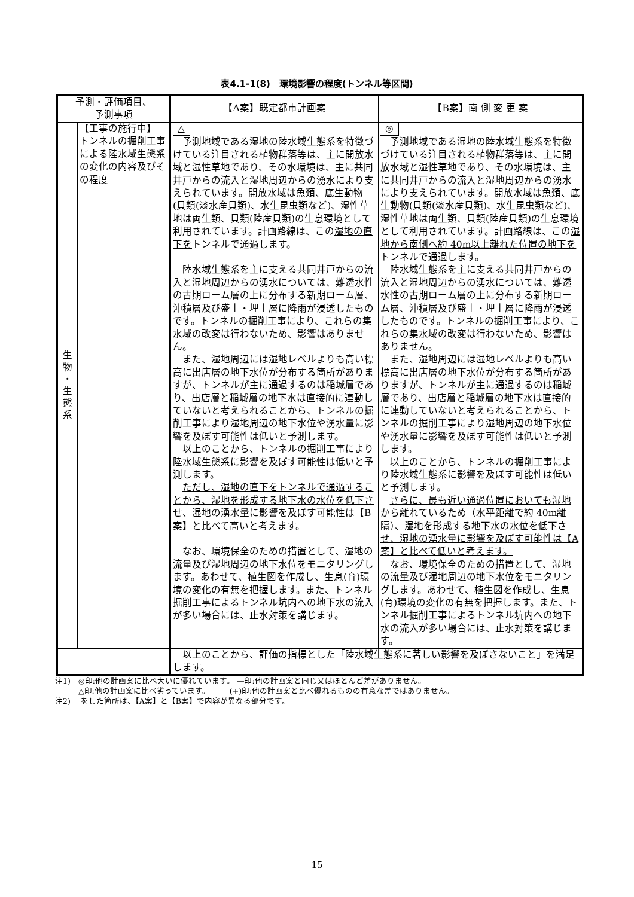表4.1-1(8)　環境影響の程度(トンネル等区間)
| 予測・評価項目、 予測事項 | | 【A案】既定都市計画案 | 【B案】南 側 変 更 案 |
| --- | --- | --- | --- |
| 生 物 ・ 生 態 系 | 【工事の施行中】 トンネルの掘削工事による陸水域生態系の変化の内容及びその程度 | △ 予測地域である湿地の陸水域生態系を特徴づけている注目される植物群落等は、主に開放水域と湿性草地であり、その水環境は、主に共同井戸からの流入と湿地周辺からの湧水により支えられています。開放水域は魚類、底生動物(貝類(淡水産貝類)、水生昆虫類など)、湿性草地は両生類、貝類(陸産貝類)の生息環境として利用されています。計画路線は、この 湿地の直下を トンネルで通過します。 陸水域生態系を主に支える共同井戸からの流入と湿地周辺からの湧水については、難透水性の古期ローム層の上に分布する新期ローム層、沖積層及び盛土・埋土層に降雨が浸透したものです。トンネルの掘削工事により、これらの集水域の改変は行わないため、影響はありません。 また、湿地周辺には湿地レベルよりも高い標高に出店層の地下水位が分布する箇所がありますが、トンネルが主に通過するのは稲城層であり、出店層と稲城層の地下水は直接的に連動していないと考えられることから、トンネルの掘削工事により湿地周辺の地下水位や湧水量に影響を及ぼす可能性は低いと予測します。 以上のことから、トンネルの掘削工事により陸水域生態系に影響を及ぼす可能性は低いと予測します。 ただし、湿地の直下をトンネルで通過することから、湿地を形成する地下水の水位を低下させ、湿地の湧水量に影響を及ぼす可能性は【B案】と比べて高いと考えます。 なお、環境保全のための措置として、湿地の流量及び湿地周辺の地下水位をモニタリングします。あわせて、植生図を作成し、生息(育)環境の変化の有無を把握します。また、トンネル掘削工事によるトンネル坑内への地下水の流入が多い場合には、止水対策を講じます。 | ◎ 予測地域である湿地の陸水域生態系を特徴づけている注目される植物群落等は、主に開放水域と湿性草地であり、その水環境は、主に共同井戸からの流入と湿地周辺からの湧水により支えられています。開放水域は魚類、底生動物(貝類(淡水産貝類)、水生昆虫類など)、湿性草地は両生類、貝類(陸産貝類)の生息環境として利用されています。計画路線は、この 湿地から南側へ約 40m以上離れた位置の地下を トンネルで通過します。 陸水域生態系を主に支える共同井戸からの流入と湿地周辺からの湧水については、難透水性の古期ローム層の上に分布する新期ローム層、沖積層及び盛土・埋土層に降雨が浸透したものです。トンネルの掘削工事により、これらの集水域の改変は行わないため、影響はありません。 また、湿地周辺には湿地レベルよりも高い標高に出店層の地下水位が分布する箇所がありますが、トンネルが主に通過するのは稲城層であり、出店層と稲城層の地下水は直接的に連動していないと考えられることから、トンネルの掘削工事により湿地周辺の地下水位や湧水量に影響を及ぼす可能性は低いと予測します。 以上のことから、トンネルの掘削工事により陸水域生態系に影響を及ぼす可能性は低いと予測します。 さらに、最も近い通過位置においても湿地から離れているため（水平距離で約 40m離隔）、湿地を形成する地下水の水位を低下させ、湿地の湧水量に影響を及ぼす可能性は【A案】と比べて低いと考えます。 なお、環境保全のための措置として、湿地の流量及び湿地周辺の地下水位をモニタリングします。あわせて、植生図を作成し、生息(育)環境の変化の有無を把握します。また、トンネル掘削工事によるトンネル坑内への地下水の流入が多い場合には、止水対策を講じます。 |
| | | 以上のことから、評価の指標とした「陸水域生態系に著しい影響を及ぼさないこと」を満足します。 | |
注1)　◎印:他の計画案に比べ大いに優れています。 —印:他の計画案と同じ又はほとんど差がありません。
　　　△印:他の計画案に比べ劣っています。　　　(+)印:他の計画案と比べ優れるものの有意な差ではありません。
注2) ＿をした箇所は、【A案】と【B案】で内容が異なる部分です。
15